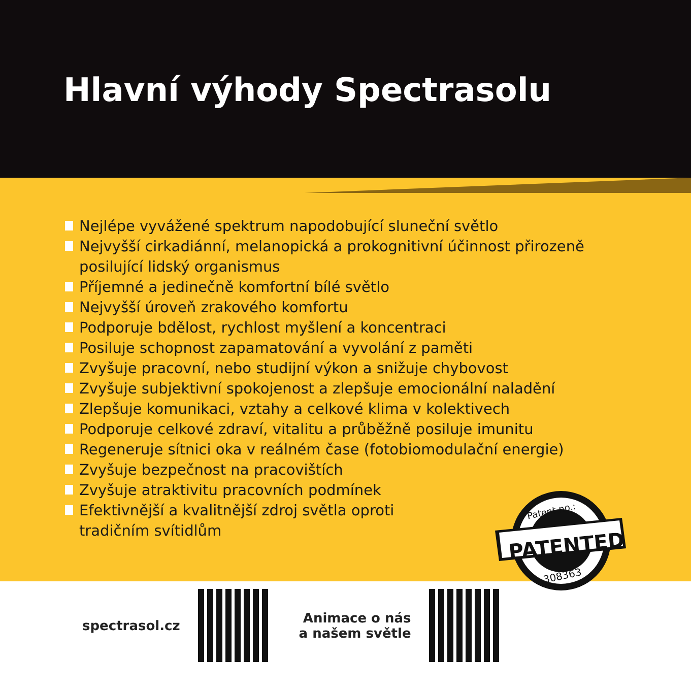Hlavní výhody Spectrasolu
Nejlépe vyvážené spektrum napodobující sluneční světlo
Nejvyšší cirkadiánní, melanopická a prokognitivní účinnost přirozeně posilující lidský organismus
Příjemné a jedinečně komfortní bílé světlo
Nejvyšší úroveň zrakového komfortu
Podporuje bdělost, rychlost myšlení a koncentraci
Posiluje schopnost zapamatování a vyvolání z paměti
Zvyšuje pracovní, nebo studijní výkon a snižuje chybovost
Zvyšuje subjektivní spokojenost a zlepšuje emocionální naladění
Zlepšuje komunikaci, vztahy a celkové klima v kolektivech
Podporuje celkové zdraví, vitalitu a průběžně posiluje imunitu
Regeneruje sítnici oka v reálném čase (fotobiomodulační energie)
Zvyšuje bezpečnost na pracovištích
Zvyšuje atraktivitu pracovních podmínek
Efektivnější a kvalitnější zdroj světla oproti
tradičním svítidlům
PATENTED
Patent no.:
308363
spectrasol.cz
Animace o nás
a našem světle